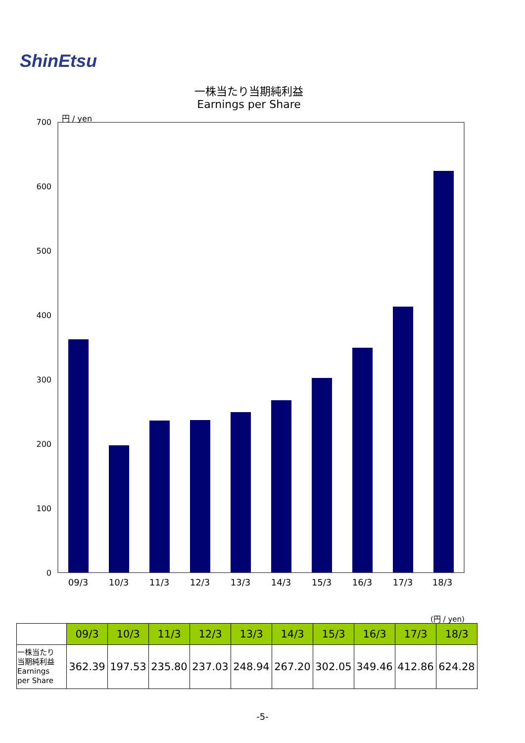ShinEtsu
一株当たり当期純利益
Earnings per Share
円 / yen
700
600
500
400
300
200
100
0
09/3
10/3
11/3
12/3
13/3
14/3
15/3
16/3
17/3
18/3
(円 / yen)
| | 09/3 | 10/3 | 11/3 | 12/3 | 13/3 | 14/3 | 15/3 | 16/3 | 17/3 | 18/3 |
| --- | --- | --- | --- | --- | --- | --- | --- | --- | --- | --- |
| 一株当たり 当期純利益 Earnings per Share | 362.39 | 197.53 | 235.80 | 237.03 | 248.94 | 267.20 | 302.05 | 349.46 | 412.86 | 624.28 |
-5-